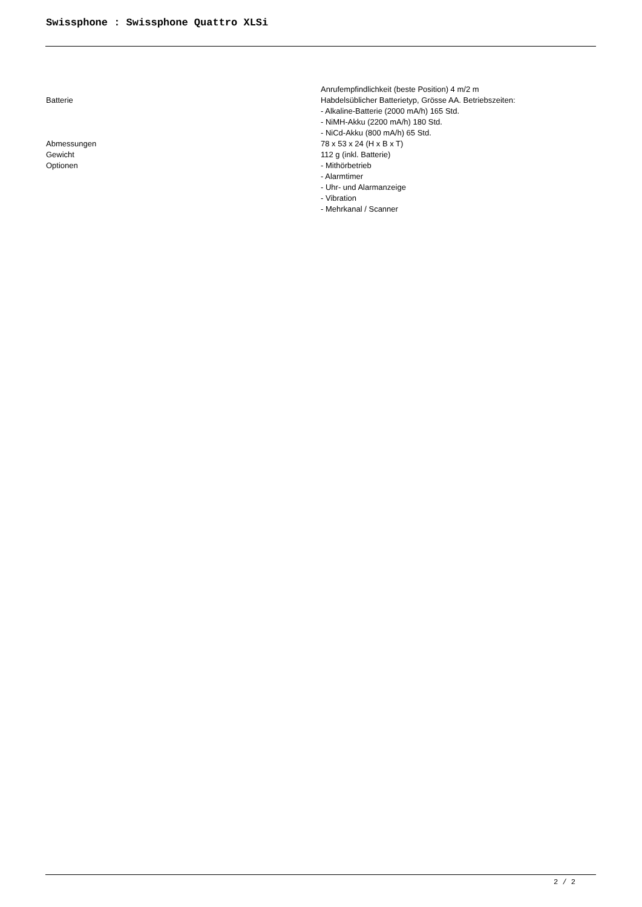Swissphone : Swissphone Quattro XLSi
| | Anrufempfindlichkeit (beste Position) 4 m/2 m |
| Batterie | Habdelsüblicher Batterietyp, Grösse AA. Betriebszeiten: - Alkaline-Batterie (2000 mA/h) 165 Std. - NiMH-Akku (2200 mA/h) 180 Std. - NiCd-Akku (800 mA/h) 65 Std. |
| Abmessungen | 78 x 53 x 24 (H x B x T) |
| Gewicht | 112 g (inkl. Batterie) |
| Optionen | - Mithörbetrieb - Alarmtimer - Uhr- und Alarmanzeige - Vibration - Mehrkanal / Scanner |
2 / 2